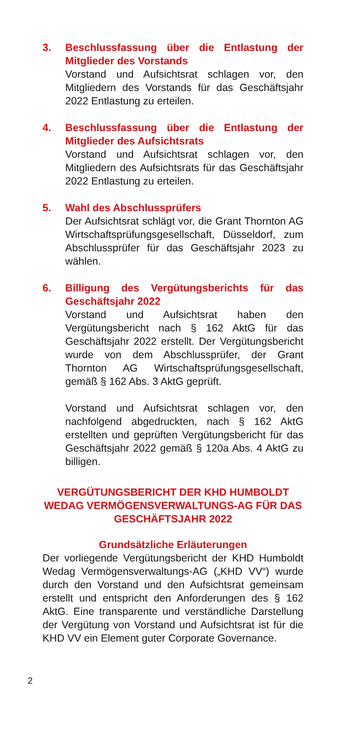3. Beschlussfassung über die Entlastung der Mitglieder des Vorstands
Vorstand und Aufsichtsrat schlagen vor, den Mitgliedern des Vorstands für das Geschäftsjahr 2022 Entlastung zu erteilen.
4. Beschlussfassung über die Entlastung der Mitglieder des Aufsichtsrats
Vorstand und Aufsichtsrat schlagen vor, den Mitgliedern des Aufsichtsrats für das Geschäftsjahr 2022 Entlastung zu erteilen.
5. Wahl des Abschlussprüfers
Der Aufsichtsrat schlägt vor, die Grant Thornton AG Wirtschaftsprüfungsgesellschaft, Düsseldorf, zum Abschlussprüfer für das Geschäftsjahr 2023 zu wählen.
6. Billigung des Vergütungsberichts für das Geschäftsjahr 2022
Vorstand und Aufsichtsrat haben den Vergütungsbericht nach § 162 AktG für das Geschäftsjahr 2022 erstellt. Der Vergütungsbericht wurde von dem Abschlussprüfer, der Grant Thornton AG Wirtschaftsprüfungsgesellschaft, gemäß § 162 Abs. 3 AktG geprüft.
Vorstand und Aufsichtsrat schlagen vor, den nachfolgend abgedruckten, nach § 162 AktG erstellten und geprüften Vergütungsbericht für das Geschäftsjahr 2022 gemäß § 120a Abs. 4 AktG zu billigen.
VERGÜTUNGSBERICHT DER KHD HUMBOLDT WEDAG VERMÖGENSVERWALTUNGS-AG FÜR DAS GESCHÄFTSJAHR 2022
Grundsätzliche Erläuterungen
Der vorliegende Vergütungsbericht der KHD Humboldt Wedag Vermögensverwaltungs-AG („KHD VV“) wurde durch den Vorstand und den Aufsichtsrat gemeinsam erstellt und entspricht den Anforderungen des § 162 AktG. Eine transparente und verständliche Darstellung der Vergütung von Vorstand und Aufsichtsrat ist für die KHD VV ein Element guter Corporate Governance.
2